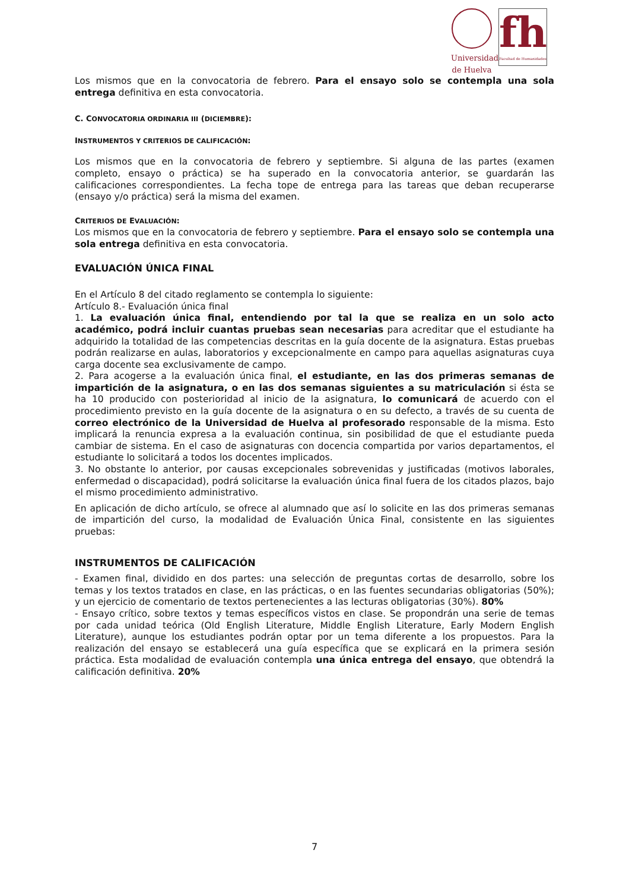Universidad
de Huelva
fh
Facultad de Humanidades
Los mismos que en la convocatoria de febrero. Para el ensayo solo se contempla una sola entrega definitiva en esta convocatoria.
C. CONVOCATORIA ORDINARIA III (DICIEMBRE):
INSTRUMENTOS Y CRITERIOS DE CALIFICACIÓN:
Los mismos que en la convocatoria de febrero y septiembre. Si alguna de las partes (examen completo, ensayo o práctica) se ha superado en la convocatoria anterior, se guardarán las calificaciones correspondientes. La fecha tope de entrega para las tareas que deban recuperarse (ensayo y/o práctica) será la misma del examen.
CRITERIOS DE EVALUACIÓN:
Los mismos que en la convocatoria de febrero y septiembre. Para el ensayo solo se contempla una sola entrega definitiva en esta convocatoria.
EVALUACIÓN ÚNICA FINAL
En el Artículo 8 del citado reglamento se contempla lo siguiente:
Artículo 8.- Evaluación única final
1. La evaluación única final, entendiendo por tal la que se realiza en un solo acto académico, podrá incluir cuantas pruebas sean necesarias para acreditar que el estudiante ha adquirido la totalidad de las competencias descritas en la guía docente de la asignatura. Estas pruebas podrán realizarse en aulas, laboratorios y excepcionalmente en campo para aquellas asignaturas cuya carga docente sea exclusivamente de campo.
2. Para acogerse a la evaluación única final, el estudiante, en las dos primeras semanas de impartición de la asignatura, o en las dos semanas siguientes a su matriculación si ésta se ha 10 producido con posterioridad al inicio de la asignatura, lo comunicará de acuerdo con el procedimiento previsto en la guía docente de la asignatura o en su defecto, a través de su cuenta de correo electrónico de la Universidad de Huelva al profesorado responsable de la misma. Esto implicará la renuncia expresa a la evaluación continua, sin posibilidad de que el estudiante pueda cambiar de sistema. En el caso de asignaturas con docencia compartida por varios departamentos, el estudiante lo solicitará a todos los docentes implicados.
3. No obstante lo anterior, por causas excepcionales sobrevenidas y justificadas (motivos laborales, enfermedad o discapacidad), podrá solicitarse la evaluación única final fuera de los citados plazos, bajo el mismo procedimiento administrativo.
En aplicación de dicho artículo, se ofrece al alumnado que así lo solicite en las dos primeras semanas de impartición del curso, la modalidad de Evaluación Única Final, consistente en las siguientes pruebas:
INSTRUMENTOS DE CALIFICACIÓN
- Examen final, dividido en dos partes: una selección de preguntas cortas de desarrollo, sobre los temas y los textos tratados en clase, en las prácticas, o en las fuentes secundarias obligatorias (50%); y un ejercicio de comentario de textos pertenecientes a las lecturas obligatorias (30%). 80%
- Ensayo crítico, sobre textos y temas específicos vistos en clase. Se propondrán una serie de temas por cada unidad teórica (Old English Literature, Middle English Literature, Early Modern English Literature), aunque los estudiantes podrán optar por un tema diferente a los propuestos. Para la realización del ensayo se establecerá una guía específica que se explicará en la primera sesión práctica. Esta modalidad de evaluación contempla una única entrega del ensayo, que obtendrá la calificación definitiva. 20%
7